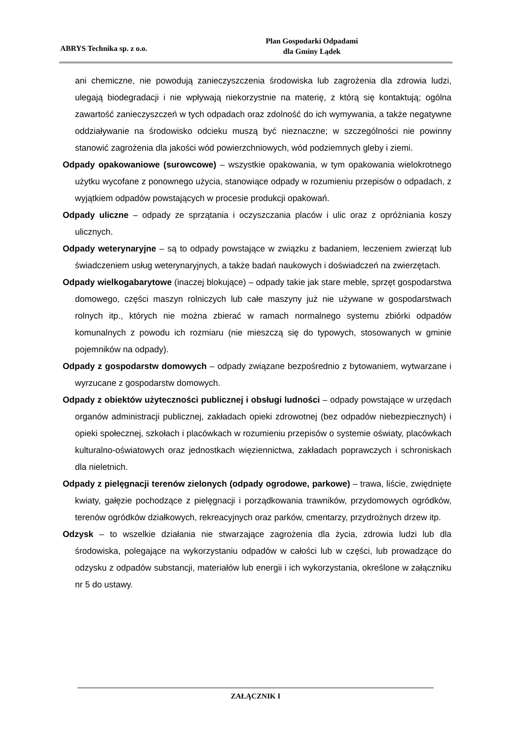ABRYS Technika sp. z o.o.
Plan Gospodarki Odpadami
dla Gminy Lądek
ani chemiczne, nie powodują zanieczyszczenia środowiska lub zagrożenia dla zdrowia ludzi, ulegają biodegradacji i nie wpływają niekorzystnie na materię, z którą się kontaktują; ogólna zawartość zanieczyszczeń w tych odpadach oraz zdolność do ich wymywania, a także negatywne oddziaływanie na środowisko odcieku muszą być nieznaczne; w szczególności nie powinny stanowić zagrożenia dla jakości wód powierzchniowych, wód podziemnych gleby i ziemi.
Odpady opakowaniowe (surowcowe) – wszystkie opakowania, w tym opakowania wielokrotnego użytku wycofane z ponownego użycia, stanowiące odpady w rozumieniu przepisów o odpadach, z wyjątkiem odpadów powstających w procesie produkcji opakowań.
Odpady uliczne – odpady ze sprzątania i oczyszczania placów i ulic oraz z opróżniania koszy ulicznych.
Odpady weterynaryjne – są to odpady powstające w związku z badaniem, leczeniem zwierząt lub świadczeniem usług weterynaryjnych, a także badań naukowych i doświadczeń na zwierzętach.
Odpady wielkogabarytowe (inaczej blokujące) – odpady takie jak stare meble, sprzęt gospodarstwa domowego, części maszyn rolniczych lub całe maszyny już nie używane w gospodarstwach rolnych itp., których nie można zbierać w ramach normalnego systemu zbiórki odpadów komunalnych z powodu ich rozmiaru (nie mieszczą się do typowych, stosowanych w gminie pojemników na odpady).
Odpady z gospodarstw domowych – odpady związane bezpośrednio z bytowaniem, wytwarzane i wyrzucane z gospodarstw domowych.
Odpady z obiektów użyteczności publicznej i obsługi ludności – odpady powstające w urzędach organów administracji publicznej, zakładach opieki zdrowotnej (bez odpadów niebezpiecznych) i opieki społecznej, szkołach i placówkach w rozumieniu przepisów o systemie oświaty, placówkach kulturalno-oświatowych oraz jednostkach więziennictwa, zakładach poprawczych i schroniskach dla nieletnich.
Odpady z pielęgnacji terenów zielonych (odpady ogrodowe, parkowe) – trawa, liście, zwiędnięte kwiaty, gałęzie pochodzące z pielęgnacji i porządkowania trawników, przydomowych ogródków, terenów ogródków działkowych, rekreacyjnych oraz parków, cmentarzy, przydrożnych drzew itp.
Odzysk – to wszelkie działania nie stwarzające zagrożenia dla życia, zdrowia ludzi lub dla środowiska, polegające na wykorzystaniu odpadów w całości lub w części, lub prowadzące do odzysku z odpadów substancji, materiałów lub energii i ich wykorzystania, określone w załączniku nr 5 do ustawy.
ZAŁĄCZNIK I